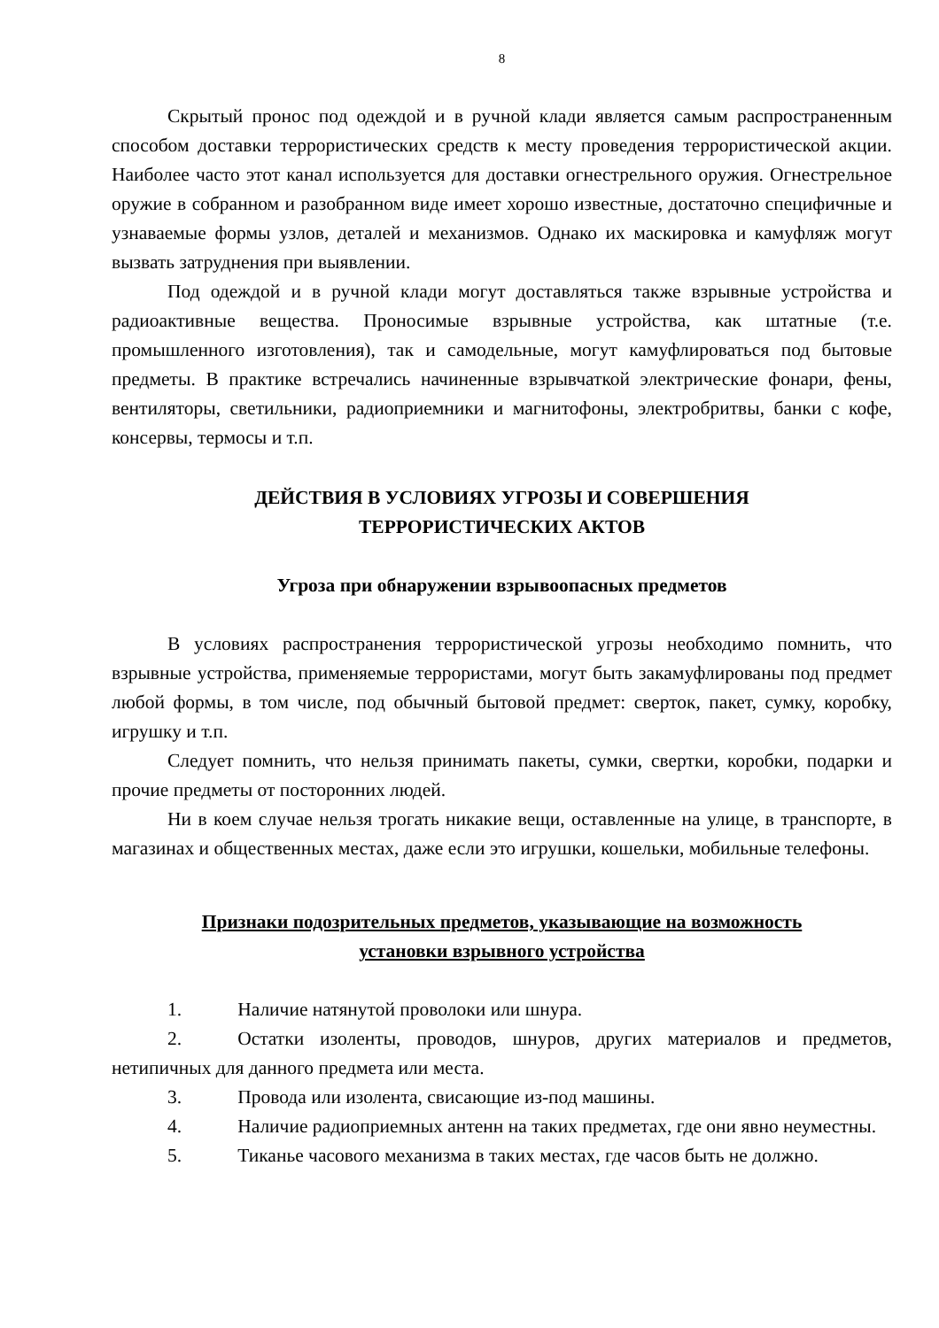8
Скрытый пронос под одеждой и в ручной клади является самым распространенным способом доставки террористических средств к месту проведения террористической акции. Наиболее часто этот канал используется для доставки огнестрельного оружия. Огнестрельное оружие в собранном и разобранном виде имеет хорошо известные, достаточно специфичные и узнаваемые формы узлов, деталей и механизмов. Однако их маскировка и камуфляж могут вызвать затруднения при выявлении.
Под одеждой и в ручной клади могут доставляться также взрывные устройства и радиоактивные вещества. Проносимые взрывные устройства, как штатные (т.е. промышленного изготовления), так и самодельные, могут камуфлироваться под бытовые предметы. В практике встречались начиненные взрывчаткой электрические фонари, фены, вентиляторы, светильники, радиоприемники и магнитофоны, электробритвы, банки с кофе, консервы, термосы и т.п.
ДЕЙСТВИЯ В УСЛОВИЯХ УГРОЗЫ И СОВЕРШЕНИЯ
ТЕРРОРИСТИЧЕСКИХ АКТОВ
Угроза при обнаружении взрывоопасных предметов
В условиях распространения террористической угрозы необходимо помнить, что взрывные устройства, применяемые террористами, могут быть закамуфлированы под предмет любой формы, в том числе, под обычный бытовой предмет: сверток, пакет, сумку, коробку, игрушку и т.п.
Следует помнить, что нельзя принимать пакеты, сумки, свертки, коробки, подарки и прочие предметы от посторонних людей.
Ни в коем случае нельзя трогать никакие вещи, оставленные на улице, в транспорте, в магазинах и общественных местах, даже если это игрушки, кошельки, мобильные телефоны.
Признаки подозрительных предметов, указывающие на возможность
установки взрывного устройства
1. Наличие натянутой проволоки или шнура.
2. Остатки изоленты, проводов, шнуров, других материалов и предметов, нетипичных для данного предмета или места.
3. Провода или изолента, свисающие из-под машины.
4. Наличие радиоприемных антенн на таких предметах, где они явно неуместны.
5. Тиканье часового механизма в таких местах, где часов быть не должно.